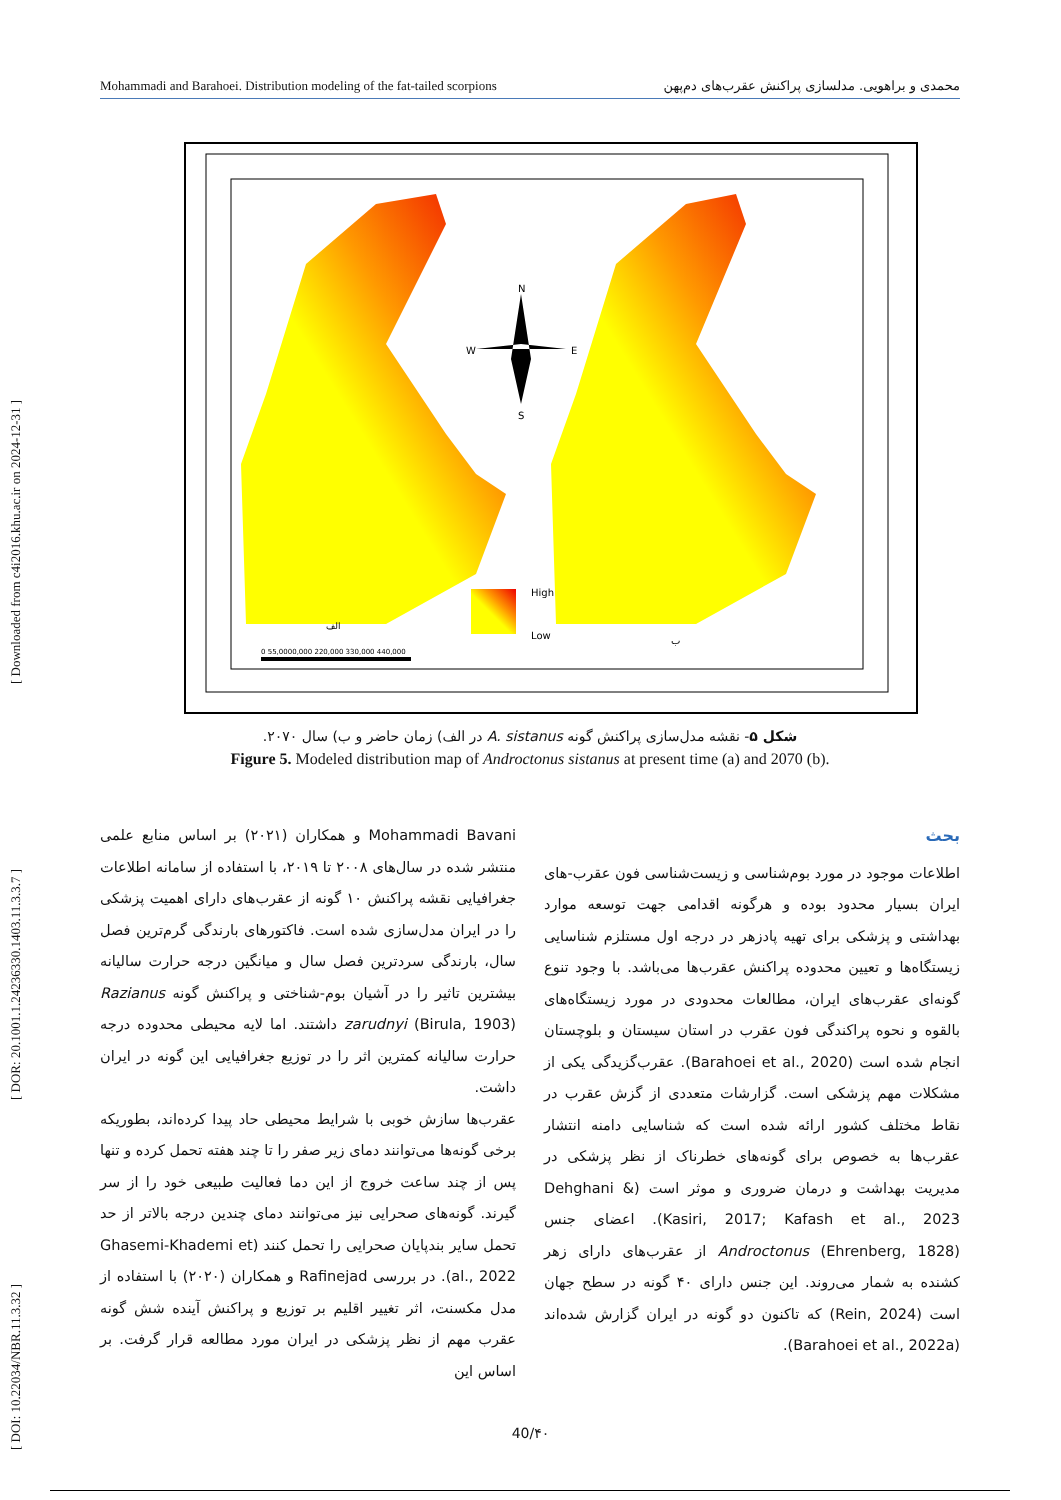[ DOI: 10.22034/NBR.11.3.32 ] [ DOR: 20.1001.1.24236330.1403.11.3.3.7 ] [ Downloaded from c4i2016.khu.ac.ir on 2024-12-31 ]
Mohammadi and Barahoei. Distribution modeling of the fat-tailed scorpions محمدی و براهویی. مدلسازی پراکنش عقرب‌های دم‌پهن
N
W
E
S
High
Low
الف
ب
0 55,0000,000 220,000 330,000 440,000
شکل ۵- نقشه مدل‌سازی پراکنش گونه A. sistanus در الف) زمان حاضر و ب) سال ۲۰۷۰.
Figure 5. Modeled distribution map of Androctonus sistanus at present time (a) and 2070 (b).
Mohammadi Bavani و همکاران (۲۰۲۱) بر اساس منابع علمی منتشر شده در سال‌های ۲۰۰۸ تا ۲۰۱۹، با استفاده از سامانه اطلاعات جغرافیایی نقشه پراکنش ۱۰ گونه از عقرب‌های دارای اهمیت پزشکی را در ایران مدل‌سازی شده است. فاکتورهای بارندگی گرم‌ترین فصل سال، بارندگی سردترین فصل سال و میانگین درجه حرارت سالیانه بیشترین تاثیر را در آشیان بوم-شناختی و پراکنش گونه Razianus zarudnyi (Birula, 1903) داشتند. اما لایه محیطی محدوده درجه حرارت سالیانه کمترین اثر را در توزیع جغرافیایی این گونه در ایران داشت.
عقرب‌ها سازش خوبی با شرایط محیطی حاد پیدا کرده‌اند، بطوریکه برخی گونه‌ها می‌توانند دمای زیر صفر را تا چند هفته تحمل کرده و تنها پس از چند ساعت خروج از این دما فعالیت طبیعی خود را از سر گیرند. گونه‌های صحرایی نیز می‌توانند دمای چندین درجه بالاتر از حد تحمل سایر بندپایان صحرایی را تحمل کنند (Ghasemi-Khademi et al., 2022). در بررسی Rafinejad و همکاران (۲۰۲۰) با استفاده از مدل مکسنت، اثر تغییر اقلیم بر توزیع و پراکنش آینده شش گونه عقرب مهم از نظر پزشکی در ایران مورد مطالعه قرار گرفت. بر اساس این
بحث
اطلاعات موجود در مورد بوم‌شناسی و زیست‌شناسی فون عقرب-های ایران بسیار محدود بوده و هرگونه اقدامی جهت توسعه موارد بهداشتی و پزشکی برای تهیه پادزهر در درجه اول مستلزم شناسایی زیستگاه‌ها و تعیین محدوده پراکنش عقرب‌ها می‌باشد. با وجود تنوع گونه‌ای عقرب‌های ایران، مطالعات محدودی در مورد زیستگاه‌های بالقوه و نحوه پراکندگی فون عقرب در استان سیستان و بلوچستان انجام شده است (Barahoei et al., 2020). عقرب‌گزیدگی یکی از مشکلات مهم پزشکی است. گزارشات متعددی از گزش عقرب در نقاط مختلف کشور ارائه شده است که شناسایی دامنه انتشار عقرب‌ها به خصوص برای گونه‌های خطرناک از نظر پزشکی در مدیریت بهداشت و درمان ضروری و موثر است (Dehghani & Kasiri, 2017; Kafash et al., 2023). اعضای جنس Androctonus (Ehrenberg, 1828) از عقرب‌های دارای زهر کشنده به شمار می‌روند. این جنس دارای ۴۰ گونه در سطح جهان است (Rein, 2024) که تاکنون دو گونه در ایران گزارش شده‌اند (Barahoei et al., 2022a).
40/۴۰